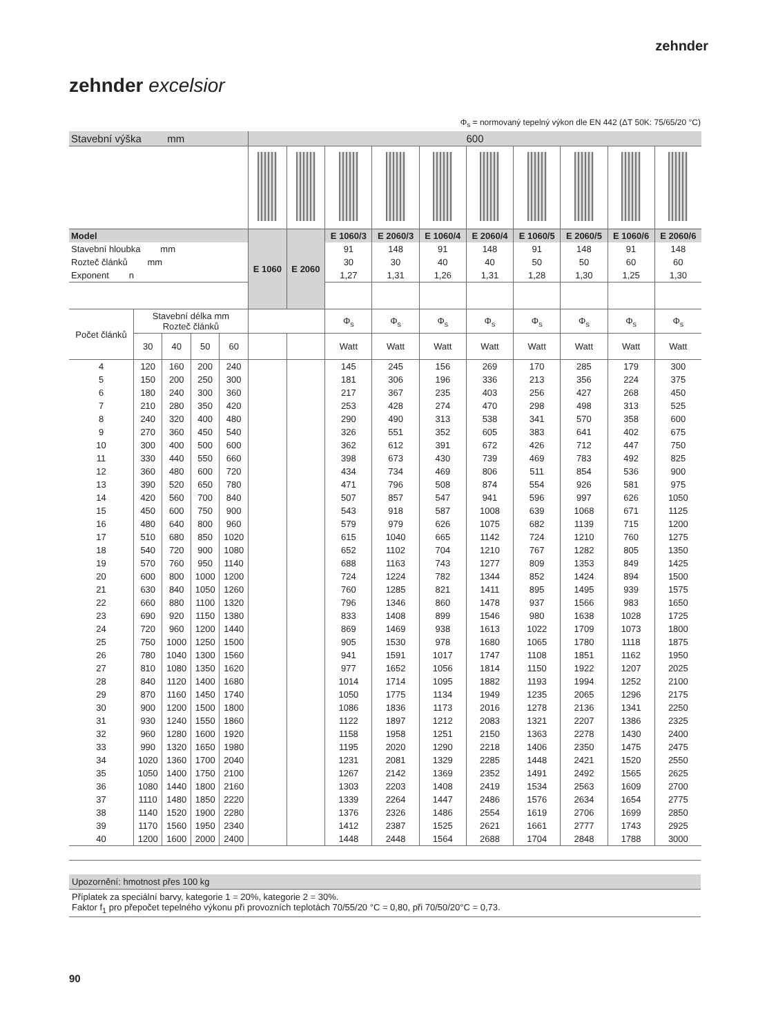zehnder
zehnder excelsior
Φ<sub>s</sub> = normovaný tepelný výkon dle EN 442 (ΔT 50K: 75/65/20 °C)
| Stavební výška mm | | | | | 600 | | | | | | | | | |
| Model | | | | | E 1060 | E 2060 | E 1060/3 | E 2060/3 | E 1060/4 | E 2060/4 | E 1060/5 | E 2060/5 | E 1060/6 | E 2060/6 |
| Stavební hloubka mm | | | | | | | 91 | 148 | 91 | 148 | 91 | 148 | 91 | 148 |
| Rozteč článků mm | | | | | | | 30 | 30 | 40 | 40 | 50 | 50 | 60 | 60 |
| Exponent n | | | | | | | 1,27 | 1,31 | 1,26 | 1,31 | 1,28 | 1,30 | 1,25 | 1,30 |
| Počet článků | Stavební délka mm Rozteč článků | | | | | | Φ<sub>s</sub> | Φ<sub>s</sub> | Φ<sub>s</sub> | Φ<sub>s</sub> | Φ<sub>s</sub> | Φ<sub>s</sub> | Φ<sub>s</sub> | Φ<sub>s</sub> |
| | 30 | 40 | 50 | 60 | | | Watt | Watt | Watt | Watt | Watt | Watt | Watt | Watt |
| 4 | 120 | 160 | 200 | 240 | | | 145 | 245 | 156 | 269 | 170 | 285 | 179 | 300 |
| 5 | 150 | 200 | 250 | 300 | | | 181 | 306 | 196 | 336 | 213 | 356 | 224 | 375 |
| 6 | 180 | 240 | 300 | 360 | | | 217 | 367 | 235 | 403 | 256 | 427 | 268 | 450 |
| 7 | 210 | 280 | 350 | 420 | | | 253 | 428 | 274 | 470 | 298 | 498 | 313 | 525 |
| 8 | 240 | 320 | 400 | 480 | | | 290 | 490 | 313 | 538 | 341 | 570 | 358 | 600 |
| 9 | 270 | 360 | 450 | 540 | | | 326 | 551 | 352 | 605 | 383 | 641 | 402 | 675 |
| 10 | 300 | 400 | 500 | 600 | | | 362 | 612 | 391 | 672 | 426 | 712 | 447 | 750 |
| 11 | 330 | 440 | 550 | 660 | | | 398 | 673 | 430 | 739 | 469 | 783 | 492 | 825 |
| 12 | 360 | 480 | 600 | 720 | | | 434 | 734 | 469 | 806 | 511 | 854 | 536 | 900 |
| 13 | 390 | 520 | 650 | 780 | | | 471 | 796 | 508 | 874 | 554 | 926 | 581 | 975 |
| 14 | 420 | 560 | 700 | 840 | | | 507 | 857 | 547 | 941 | 596 | 997 | 626 | 1050 |
| 15 | 450 | 600 | 750 | 900 | | | 543 | 918 | 587 | 1008 | 639 | 1068 | 671 | 1125 |
| 16 | 480 | 640 | 800 | 960 | | | 579 | 979 | 626 | 1075 | 682 | 1139 | 715 | 1200 |
| 17 | 510 | 680 | 850 | 1020 | | | 615 | 1040 | 665 | 1142 | 724 | 1210 | 760 | 1275 |
| 18 | 540 | 720 | 900 | 1080 | | | 652 | 1102 | 704 | 1210 | 767 | 1282 | 805 | 1350 |
| 19 | 570 | 760 | 950 | 1140 | | | 688 | 1163 | 743 | 1277 | 809 | 1353 | 849 | 1425 |
| 20 | 600 | 800 | 1000 | 1200 | | | 724 | 1224 | 782 | 1344 | 852 | 1424 | 894 | 1500 |
| 21 | 630 | 840 | 1050 | 1260 | | | 760 | 1285 | 821 | 1411 | 895 | 1495 | 939 | 1575 |
| 22 | 660 | 880 | 1100 | 1320 | | | 796 | 1346 | 860 | 1478 | 937 | 1566 | 983 | 1650 |
| 23 | 690 | 920 | 1150 | 1380 | | | 833 | 1408 | 899 | 1546 | 980 | 1638 | 1028 | 1725 |
| 24 | 720 | 960 | 1200 | 1440 | | | 869 | 1469 | 938 | 1613 | 1022 | 1709 | 1073 | 1800 |
| 25 | 750 | 1000 | 1250 | 1500 | | | 905 | 1530 | 978 | 1680 | 1065 | 1780 | 1118 | 1875 |
| 26 | 780 | 1040 | 1300 | 1560 | | | 941 | 1591 | 1017 | 1747 | 1108 | 1851 | 1162 | 1950 |
| 27 | 810 | 1080 | 1350 | 1620 | | | 977 | 1652 | 1056 | 1814 | 1150 | 1922 | 1207 | 2025 |
| 28 | 840 | 1120 | 1400 | 1680 | | | 1014 | 1714 | 1095 | 1882 | 1193 | 1994 | 1252 | 2100 |
| 29 | 870 | 1160 | 1450 | 1740 | | | 1050 | 1775 | 1134 | 1949 | 1235 | 2065 | 1296 | 2175 |
| 30 | 900 | 1200 | 1500 | 1800 | | | 1086 | 1836 | 1173 | 2016 | 1278 | 2136 | 1341 | 2250 |
| 31 | 930 | 1240 | 1550 | 1860 | | | 1122 | 1897 | 1212 | 2083 | 1321 | 2207 | 1386 | 2325 |
| 32 | 960 | 1280 | 1600 | 1920 | | | 1158 | 1958 | 1251 | 2150 | 1363 | 2278 | 1430 | 2400 |
| 33 | 990 | 1320 | 1650 | 1980 | | | 1195 | 2020 | 1290 | 2218 | 1406 | 2350 | 1475 | 2475 |
| 34 | 1020 | 1360 | 1700 | 2040 | | | 1231 | 2081 | 1329 | 2285 | 1448 | 2421 | 1520 | 2550 |
| 35 | 1050 | 1400 | 1750 | 2100 | | | 1267 | 2142 | 1369 | 2352 | 1491 | 2492 | 1565 | 2625 |
| 36 | 1080 | 1440 | 1800 | 2160 | | | 1303 | 2203 | 1408 | 2419 | 1534 | 2563 | 1609 | 2700 |
| 37 | 1110 | 1480 | 1850 | 2220 | | | 1339 | 2264 | 1447 | 2486 | 1576 | 2634 | 1654 | 2775 |
| 38 | 1140 | 1520 | 1900 | 2280 | | | 1376 | 2326 | 1486 | 2554 | 1619 | 2706 | 1699 | 2850 |
| 39 | 1170 | 1560 | 1950 | 2340 | | | 1412 | 2387 | 1525 | 2621 | 1661 | 2777 | 1743 | 2925 |
| 40 | 1200 | 1600 | 2000 | 2400 | | | 1448 | 2448 | 1564 | 2688 | 1704 | 2848 | 1788 | 3000 |
Upozornění: hmotnost přes 100 kg
Příplatek za speciální barvy, kategorie 1 = 20%, kategorie 2 = 30%.
Faktor f<sub>1</sub> pro přepočet tepelného výkonu při provozních teplotách 70/55/20 °C = 0,80, při 70/50/20°C = 0,73.
90